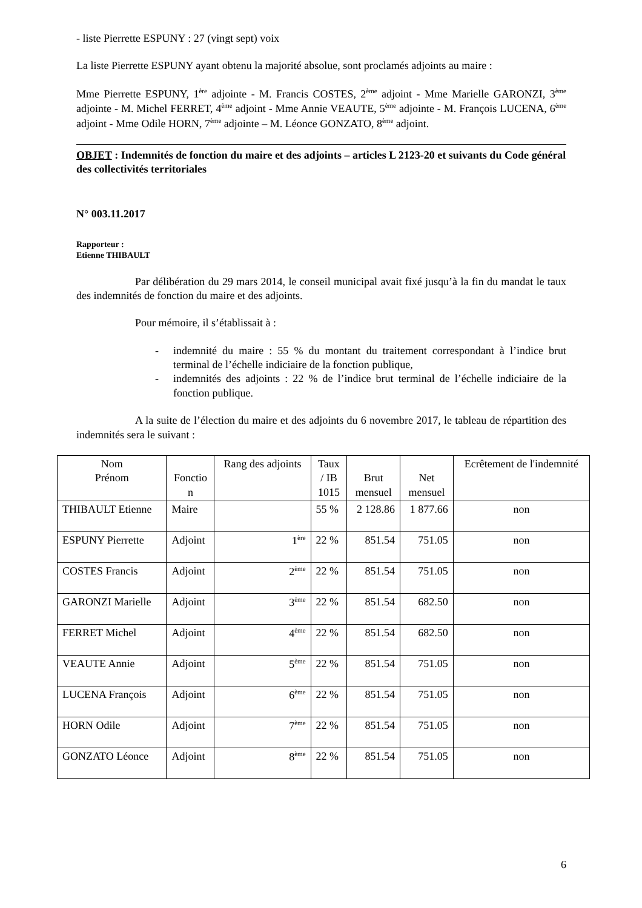- liste Pierrette ESPUNY : 27 (vingt sept) voix
La liste Pierrette ESPUNY ayant obtenu la majorité absolue, sont proclamés adjoints au maire :
Mme Pierrette ESPUNY, 1<sup>ère</sup> adjointe - M. Francis COSTES, 2<sup>ème</sup> adjoint - Mme Marielle GARONZI, 3<sup>ème</sup> adjointe - M. Michel FERRET, 4<sup>ème</sup> adjoint - Mme Annie VEAUTE, 5<sup>ème</sup> adjointe - M. François LUCENA, 6<sup>ème</sup> adjoint - Mme Odile HORN, 7<sup>ème</sup> adjointe – M. Léonce GONZATO, 8<sup>ème</sup> adjoint.
OBJET : Indemnités de fonction du maire et des adjoints – articles L 2123-20 et suivants du Code général des collectivités territoriales
N° 003.11.2017
Rapporteur :
Etienne THIBAULT
Par délibération du 29 mars 2014, le conseil municipal avait fixé jusqu’à la fin du mandat le taux des indemnités de fonction du maire et des adjoints.
Pour mémoire, il s’établissait à :
- indemnité du maire : 55 % du montant du traitement correspondant à l’indice brut terminal de l’échelle indiciaire de la fonction publique,
- indemnités des adjoints : 22 % de l’indice brut terminal de l’échelle indiciaire de la fonction publique.
A la suite de l’élection du maire et des adjoints du 6 novembre 2017, le tableau de répartition des indemnités sera le suivant :
| Nom Prénom | Fonctio n | Rang des adjoints | Taux / IB 1015 | Brut mensuel | Net mensuel | Ecrêtement de l'indemnité |
| --- | --- | --- | --- | --- | --- | --- |
| THIBAULT Etienne | Maire | | 55 % | 2 128.86 | 1 877.66 | non |
| ESPUNY Pierrette | Adjoint | 1<sup>ère</sup> | 22 % | 851.54 | 751.05 | non |
| COSTES Francis | Adjoint | 2<sup>ème</sup> | 22 % | 851.54 | 751.05 | non |
| GARONZI Marielle | Adjoint | 3<sup>ème</sup> | 22 % | 851.54 | 682.50 | non |
| FERRET Michel | Adjoint | 4<sup>ème</sup> | 22 % | 851.54 | 682.50 | non |
| VEAUTE Annie | Adjoint | 5<sup>ème</sup> | 22 % | 851.54 | 751.05 | non |
| LUCENA François | Adjoint | 6<sup>ème</sup> | 22 % | 851.54 | 751.05 | non |
| HORN Odile | Adjoint | 7<sup>ème</sup> | 22 % | 851.54 | 751.05 | non |
| GONZATO Léonce | Adjoint | 8<sup>ème</sup> | 22 % | 851.54 | 751.05 | non |
6